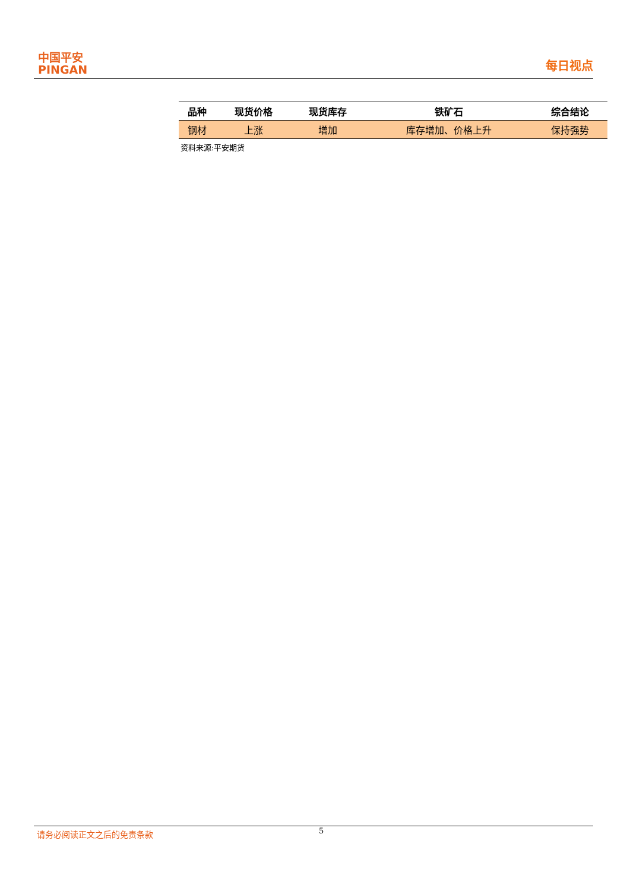中国平安
PINGAN
每日视点
| 品种 | 现货价格 | 现货库存 | 铁矿石 | 综合结论 |
| --- | --- | --- | --- | --- |
| 钢材 | 上涨 | 增加 | 库存增加、价格上升 | 保持强势 |
资料来源:平安期货
请务必阅读正文之后的免责条款
5